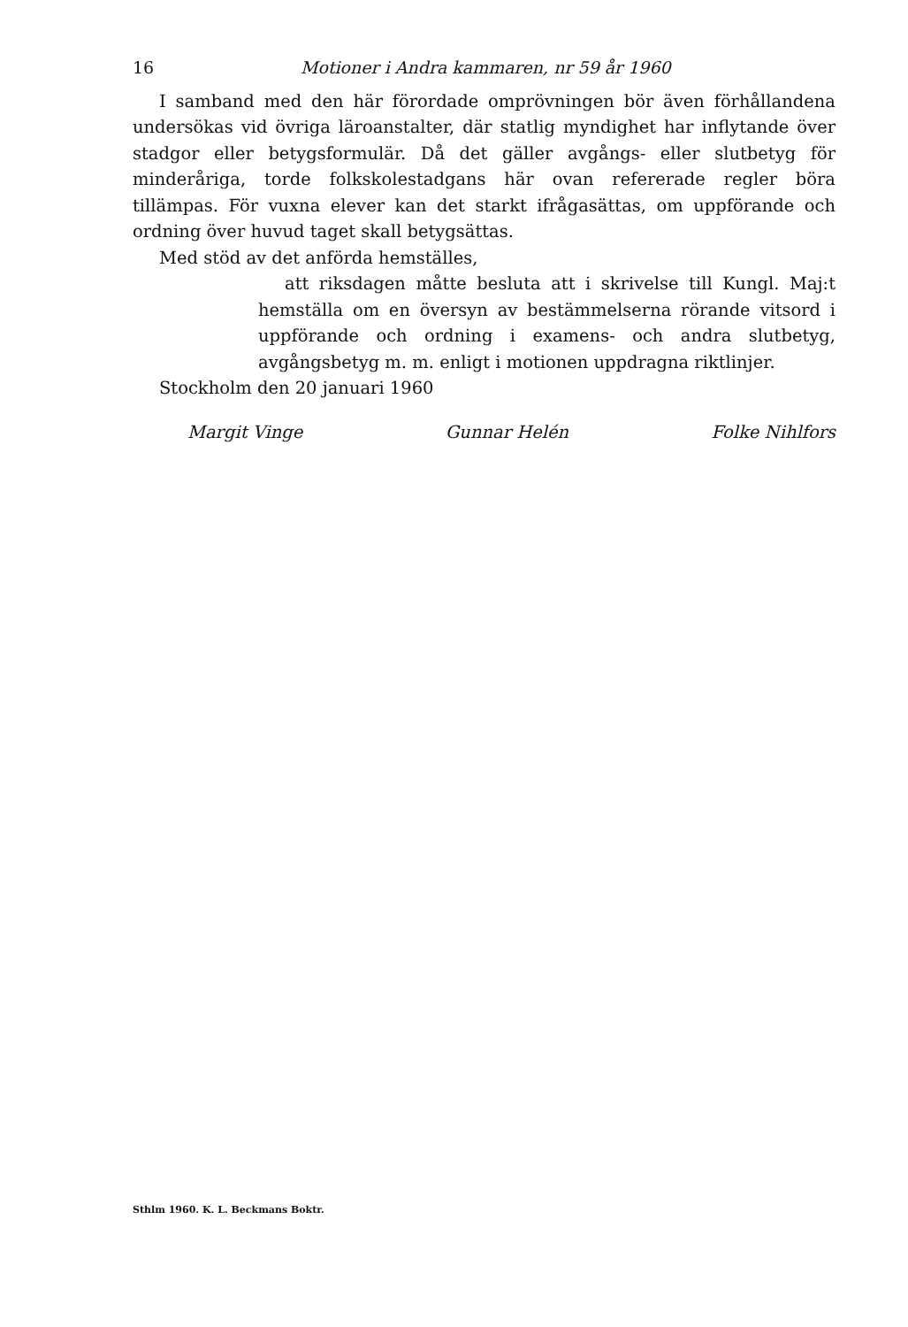16 Motioner i Andra kammaren, nr 59 år 1960
I samband med den här förordade omprövningen bör även förhållandena undersökas vid övriga läroanstalter, där statlig myndighet har inflytande över stadgor eller betygsformulär. Då det gäller avgångs- eller slutbetyg för minderåriga, torde folkskolestadgans här ovan refererade regler böra tillämpas. För vuxna elever kan det starkt ifrågasättas, om uppförande och ordning över huvud taget skall betygsättas.
Med stöd av det anförda hemställes,
att riksdagen måtte besluta att i skrivelse till Kungl. Maj:t hemställa om en översyn av bestämmelserna rörande vitsord i uppförande och ordning i examens- och andra slutbetyg, avgångsbetyg m. m. enligt i motionen uppdragna riktlinjer.
Stockholm den 20 januari 1960
Margit Vinge Gunnar Helén Folke Nihlfors
Sthlm 1960. K. L. Beckmans Boktr.